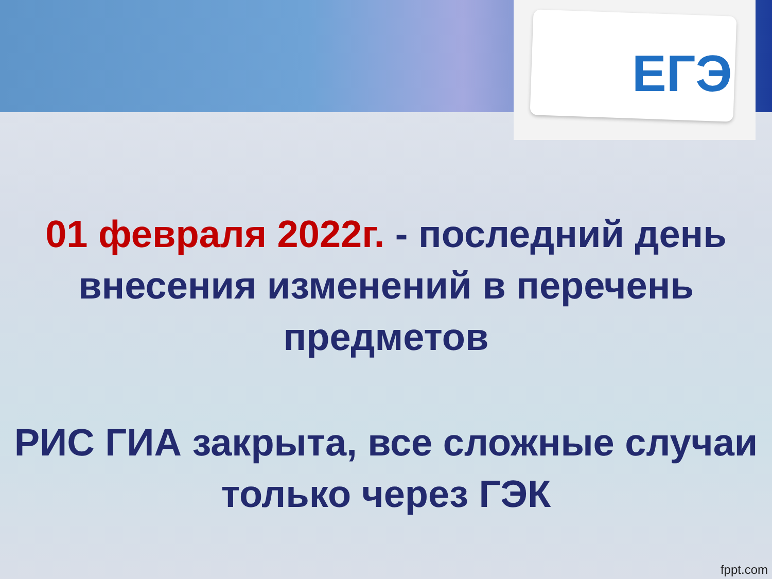ЕГЭ
01 февраля 2022г. - последний день внесения изменений в перечень предметов
РИС ГИА закрыта, все сложные случаи только через ГЭК
fppt.com